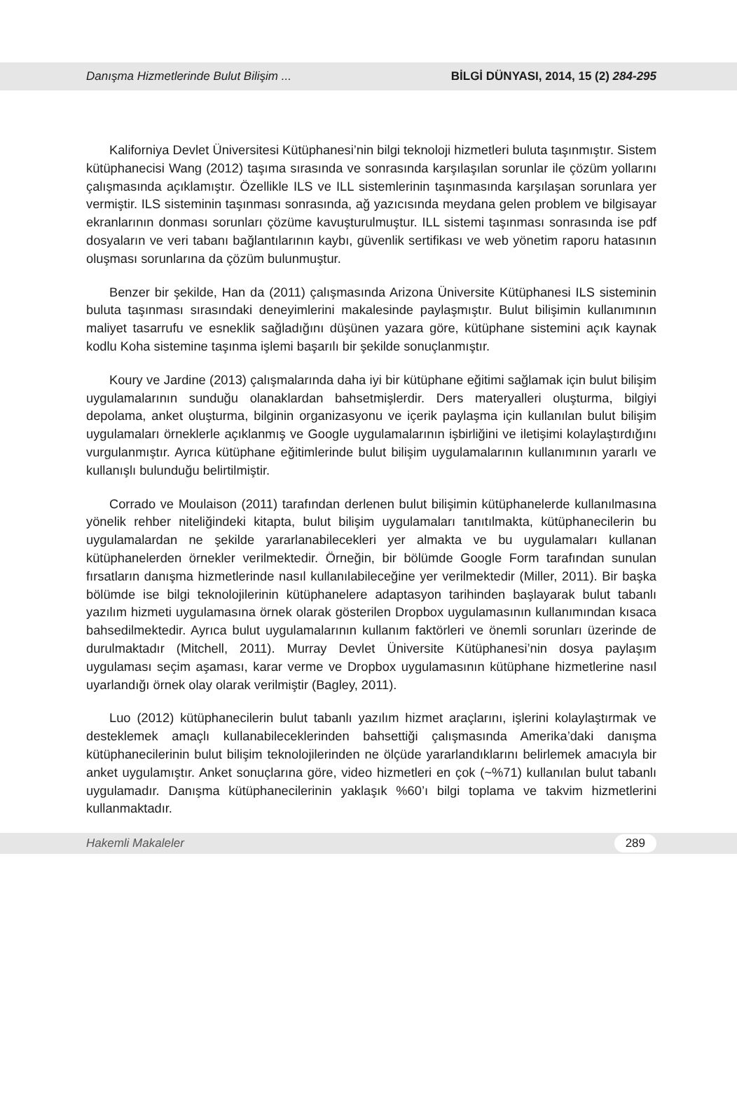Danışma Hizmetlerinde Bulut Bilişim ... BİLGİ DÜNYASI, 2014, 15 (2) 284-295
Kaliforniya Devlet Üniversitesi Kütüphanesi’nin bilgi teknoloji hizmetleri buluta taşınmıştır. Sistem kütüphanecisi Wang (2012) taşıma sırasında ve sonrasında karşılaşılan sorunlar ile çözüm yollarını çalışmasında açıklamıştır. Özellikle ILS ve ILL sistemlerinin taşınmasında karşılaşan sorunlara yer vermiştir. ILS sisteminin taşınması sonrasında, ağ yazıcısında meydana gelen problem ve bilgisayar ekranlarının donması sorunları çözüme kavuşturulmuştur. ILL sistemi taşınması sonrasında ise pdf dosyaların ve veri tabanı bağlantılarının kaybı, güvenlik sertifikası ve web yönetim raporu hatasının oluşması sorunlarına da çözüm bulunmuştur.
Benzer bir şekilde, Han da (2011) çalışmasında Arizona Üniversite Kütüphanesi ILS sisteminin buluta taşınması sırasındaki deneyimlerini makalesinde paylaşmıştır. Bulut bilişimin kullanımının maliyet tasarrufu ve esneklik sağladığını düşünen yazara göre, kütüphane sistemini açık kaynak kodlu Koha sistemine taşınma işlemi başarılı bir şekilde sonuçlanmıştır.
Koury ve Jardine (2013) çalışmalarında daha iyi bir kütüphane eğitimi sağlamak için bulut bilişim uygulamalarının sunduğu olanaklardan bahsetmişlerdir. Ders materyalleri oluşturma, bilgiyi depolama, anket oluşturma, bilginin organizasyonu ve içerik paylaşma için kullanılan bulut bilişim uygulamaları örneklerle açıklanmış ve Google uygulamalarının işbirliğini ve iletişimi kolaylaştırdığını vurgulanmıştır. Ayrıca kütüphane eğitimlerinde bulut bilişim uygulamalarının kullanımının yararlı ve kullanışlı bulunduğu belirtilmiştir.
Corrado ve Moulaison (2011) tarafından derlenen bulut bilişimin kütüphanelerde kullanılmasına yönelik rehber niteliğindeki kitapta, bulut bilişim uygulamaları tanıtılmakta, kütüphanecilerin bu uygulamalardan ne şekilde yararlanabilecekleri yer almakta ve bu uygulamaları kullanan kütüphanelerden örnekler verilmektedir. Örneğin, bir bölümde Google Form tarafından sunulan fırsatların danışma hizmetlerinde nasıl kullanılabileceğine yer verilmektedir (Miller, 2011). Bir başka bölümde ise bilgi teknolojilerinin kütüphanelere adaptasyon tarihinden başlayarak bulut tabanlı yazılım hizmeti uygulamasına örnek olarak gösterilen Dropbox uygulamasının kullanımından kısaca bahsedilmektedir. Ayrıca bulut uygulamalarının kullanım faktörleri ve önemli sorunları üzerinde de durulmaktadır (Mitchell, 2011). Murray Devlet Üniversite Kütüphanesi’nin dosya paylaşım uygulaması seçim aşaması, karar verme ve Dropbox uygulamasının kütüphane hizmetlerine nasıl uyarlandığı örnek olay olarak verilmiştir (Bagley, 2011).
Luo (2012) kütüphanecilerin bulut tabanlı yazılım hizmet araçlarını, işlerini kolaylaştırmak ve desteklemek amaçlı kullanabileceklerinden bahsettiği çalışmasında Amerika’daki danışma kütüphanecilerinin bulut bilişim teknolojilerinden ne ölçüde yararlandıklarını belirlemek amacıyla bir anket uygulamıştır. Anket sonuçlarına göre, video hizmetleri en çok (~%71) kullanılan bulut tabanlı uygulamadır. Danışma kütüphanecilerinin yaklaşık %60’ı bilgi toplama ve takvim hizmetlerini kullanmaktadır.
Hakemli Makaleler 289